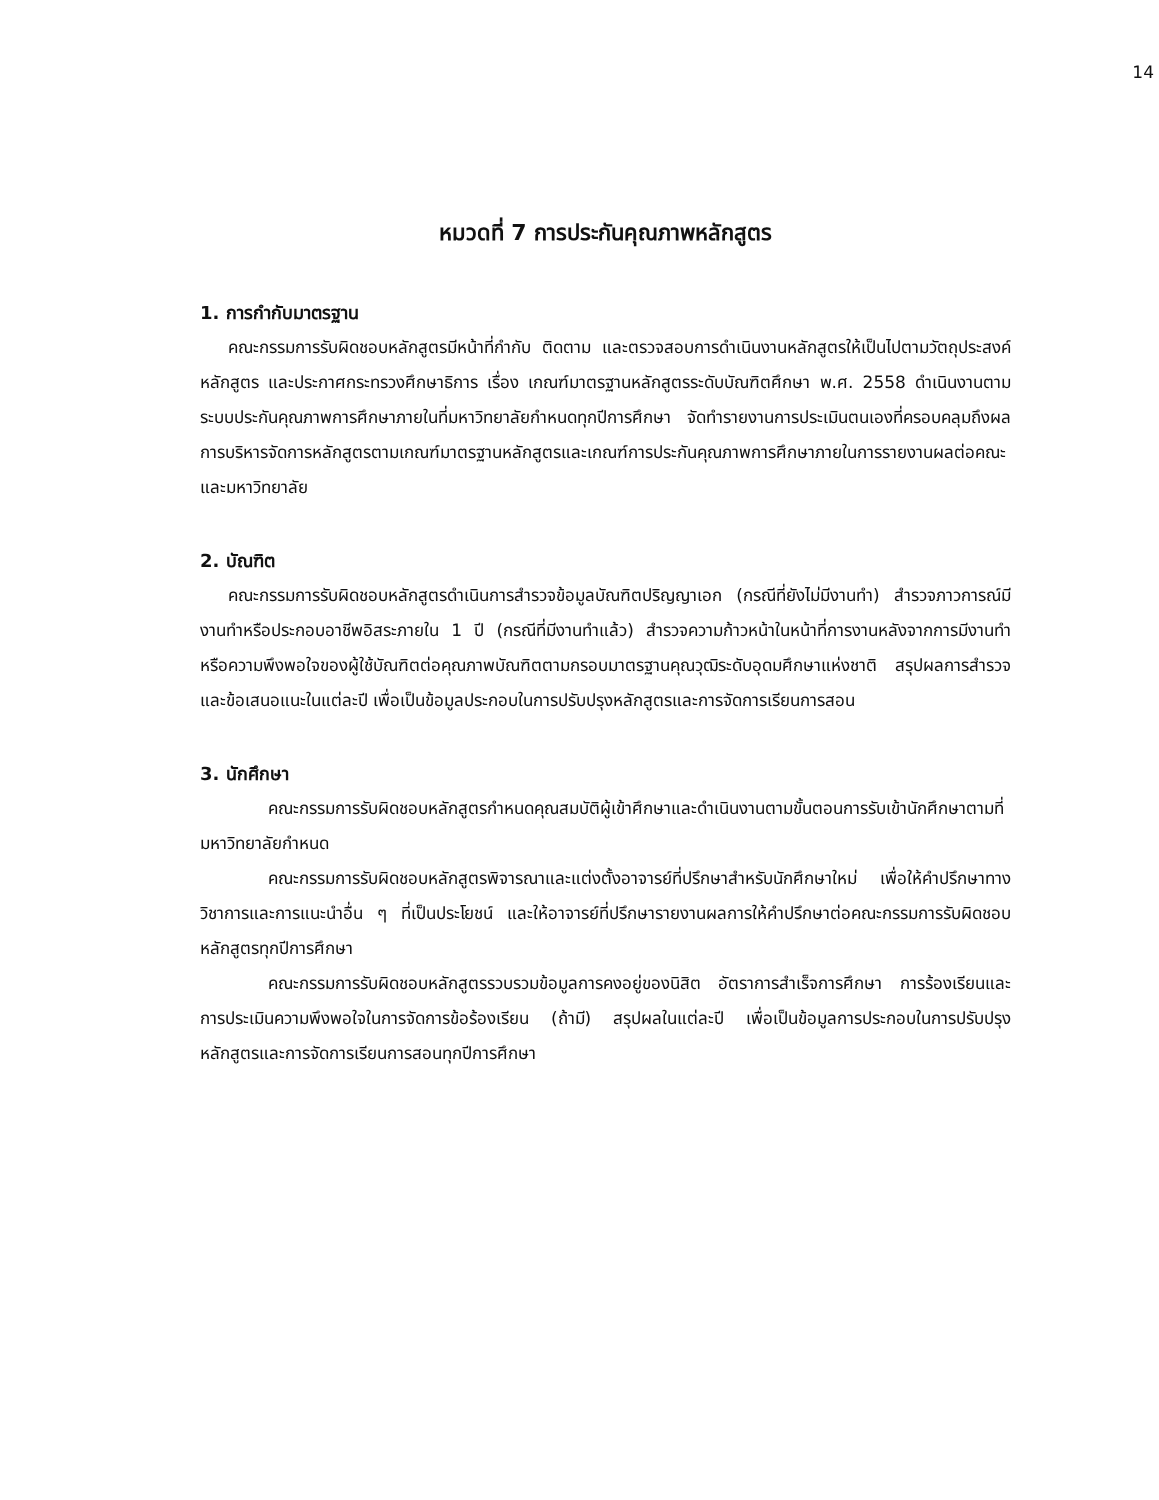14
หมวดที่ 7 การประกันคุณภาพหลักสูตร
1. การกำกับมาตรฐาน
คณะกรรมการรับผิดชอบหลักสูตรมีหน้าที่กำกับ ติดตาม และตรวจสอบการดำเนินงานหลักสูตรให้เป็นไปตามวัตถุประสงค์หลักสูตร และประกาศกระทรวงศึกษาธิการ เรื่อง เกณฑ์มาตรฐานหลักสูตรระดับบัณฑิตศึกษา พ.ศ. 2558 ดำเนินงานตามระบบประกันคุณภาพการศึกษาภายในที่มหาวิทยาลัยกำหนดทุกปีการศึกษา จัดทำรายงานการประเมินตนเองที่ครอบคลุมถึงผลการบริหารจัดการหลักสูตรตามเกณฑ์มาตรฐานหลักสูตรและเกณฑ์การประกันคุณภาพการศึกษาภายในการรายงานผลต่อคณะและมหาวิทยาลัย
2. บัณฑิต
คณะกรรมการรับผิดชอบหลักสูตรดำเนินการสำรวจข้อมูลบัณฑิตปริญญาเอก (กรณีที่ยังไม่มีงานทำ) สำรวจภาวการณ์มีงานทำหรือประกอบอาชีพอิสระภายใน 1 ปี (กรณีที่มีงานทำแล้ว) สำรวจความก้าวหน้าในหน้าที่การงานหลังจากการมีงานทำ หรือความพึงพอใจของผู้ใช้บัณฑิตต่อคุณภาพบัณฑิตตามกรอบมาตรฐานคุณวุฒิระดับอุดมศึกษาแห่งชาติ สรุปผลการสำรวจและข้อเสนอแนะในแต่ละปี เพื่อเป็นข้อมูลประกอบในการปรับปรุงหลักสูตรและการจัดการเรียนการสอน
3. นักศึกษา
คณะกรรมการรับผิดชอบหลักสูตรกำหนดคุณสมบัติผู้เข้าศึกษาและดำเนินงานตามขั้นตอนการรับเข้านักศึกษาตามที่มหาวิทยาลัยกำหนด
คณะกรรมการรับผิดชอบหลักสูตรพิจารณาและแต่งตั้งอาจารย์ที่ปรึกษาสำหรับนักศึกษาใหม่ เพื่อให้คำปรึกษาทางวิชาการและการแนะนำอื่น ๆ ที่เป็นประโยชน์ และให้อาจารย์ที่ปรึกษารายงานผลการให้คำปรึกษาต่อคณะกรรมการรับผิดชอบหลักสูตรทุกปีการศึกษา
คณะกรรมการรับผิดชอบหลักสูตรรวบรวมข้อมูลการคงอยู่ของนิสิต อัตราการสำเร็จการศึกษา การร้องเรียนและการประเมินความพึงพอใจในการจัดการข้อร้องเรียน (ถ้ามี) สรุปผลในแต่ละปี เพื่อเป็นข้อมูลการประกอบในการปรับปรุงหลักสูตรและการจัดการเรียนการสอนทุกปีการศึกษา